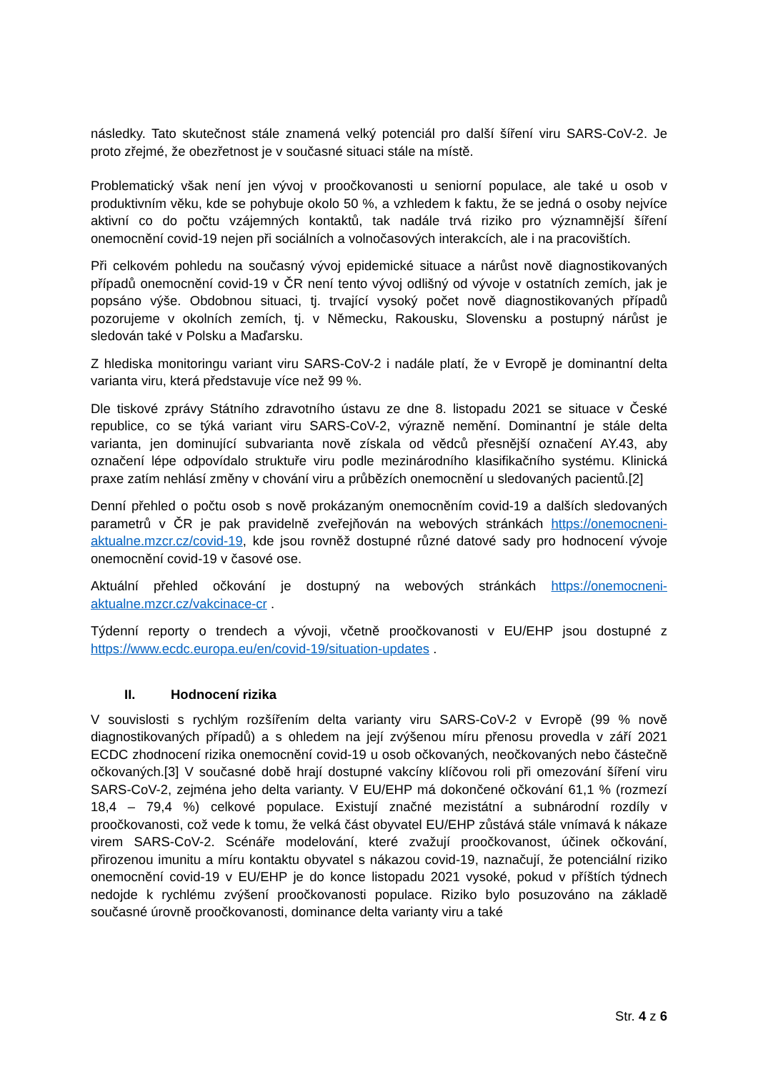následky. Tato skutečnost stále znamená velký potenciál pro další šíření viru SARS-CoV-2. Je proto zřejmé, že obezřetnost je v současné situaci stále na místě.
Problematický však není jen vývoj v proočkovanosti u seniorní populace, ale také u osob v produktivním věku, kde se pohybuje okolo 50 %, a vzhledem k faktu, že se jedná o osoby nejvíce aktivní co do počtu vzájemných kontaktů, tak nadále trvá riziko pro významnější šíření onemocnění covid-19 nejen při sociálních a volnočasových interakcích, ale i na pracovištích.
Při celkovém pohledu na současný vývoj epidemické situace a nárůst nově diagnostikovaných případů onemocnění covid-19 v ČR není tento vývoj odlišný od vývoje v ostatních zemích, jak je popsáno výše. Obdobnou situaci, tj. trvající vysoký počet nově diagnostikovaných případů pozorujeme v okolních zemích, tj. v Německu, Rakousku, Slovensku a postupný nárůst je sledován také v Polsku a Maďarsku.
Z hlediska monitoringu variant viru SARS-CoV-2 i nadále platí, že v Evropě je dominantní delta varianta viru, která představuje více než 99 %.
Dle tiskové zprávy Státního zdravotního ústavu ze dne 8. listopadu 2021 se situace v České republice, co se týká variant viru SARS-CoV-2, výrazně nemění. Dominantní je stále delta varianta, jen dominující subvarianta nově získala od vědců přesnější označení AY.43, aby označení lépe odpovídalo struktuře viru podle mezinárodního klasifikačního systému. Klinická praxe zatím nehlásí změny v chování viru a průbězích onemocnění u sledovaných pacientů.[2]
Denní přehled o počtu osob s nově prokázaným onemocněním covid-19 a dalších sledovaných parametrů v ČR je pak pravidelně zveřejňován na webových stránkách https://onemocneni-aktualne.mzcr.cz/covid-19, kde jsou rovněž dostupné různé datové sady pro hodnocení vývoje onemocnění covid-19 v časové ose.
Aktuální přehled očkování je dostupný na webových stránkách https://onemocneni-aktualne.mzcr.cz/vakcinace-cr .
Týdenní reporty o trendech a vývoji, včetně proočkovanosti v EU/EHP jsou dostupné z https://www.ecdc.europa.eu/en/covid-19/situation-updates .
II. Hodnocení rizika
V souvislosti s rychlým rozšířením delta varianty viru SARS-CoV-2 v Evropě (99 % nově diagnostikovaných případů) a s ohledem na její zvýšenou míru přenosu provedla v září 2021 ECDC zhodnocení rizika onemocnění covid-19 u osob očkovaných, neočkovaných nebo částečně očkovaných.[3] V současné době hrají dostupné vakcíny klíčovou roli při omezování šíření viru SARS-CoV-2, zejména jeho delta varianty. V EU/EHP má dokončené očkování 61,1 % (rozmezí 18,4 – 79,4 %) celkové populace. Existují značné mezistátní a subnárodní rozdíly v proočkovanosti, což vede k tomu, že velká část obyvatel EU/EHP zůstává stále vnímavá k nákaze virem SARS-CoV-2. Scénáře modelování, které zvažují proočkovanost, účinek očkování, přirozenou imunitu a míru kontaktu obyvatel s nákazou covid-19, naznačují, že potenciální riziko onemocnění covid-19 v EU/EHP je do konce listopadu 2021 vysoké, pokud v příštích týdnech nedojde k rychlému zvýšení proočkovanosti populace. Riziko bylo posuzováno na základě současné úrovně proočkovanosti, dominance delta varianty viru a také
Str. 4 z 6